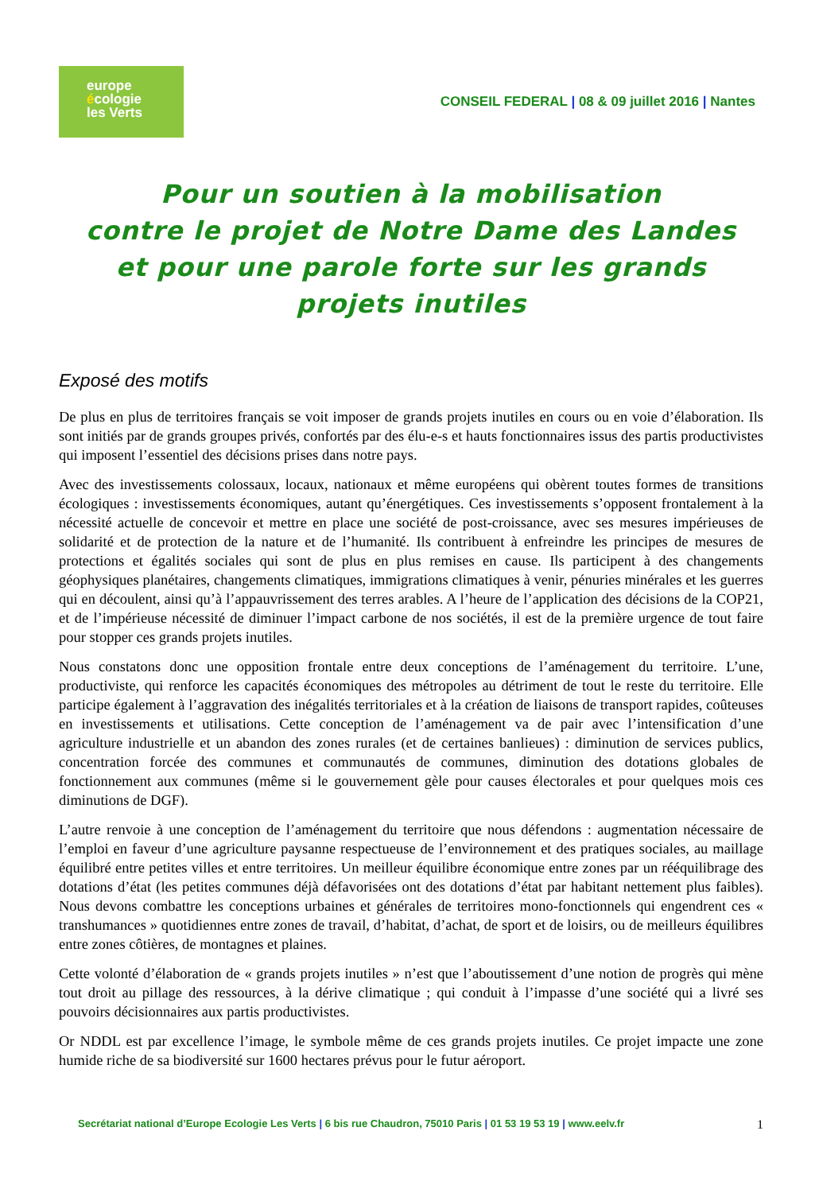europe
écologie
les Verts
CONSEIL FEDERAL | 08 & 09 juillet 2016 | Nantes
Pour un soutien à la mobilisation
contre le projet de Notre Dame des Landes
et pour une parole forte sur les grands projets inutiles
Exposé des motifs
De plus en plus de territoires français se voit imposer de grands projets inutiles en cours ou en voie d’élaboration. Ils sont initiés par de grands groupes privés, confortés par des élu-e-s et hauts fonctionnaires issus des partis productivistes qui imposent l’essentiel des décisions prises dans notre pays.
Avec des investissements colossaux, locaux, nationaux et même européens qui obèrent toutes formes de transitions écologiques : investissements économiques, autant qu’énergétiques. Ces investissements s’opposent frontalement à la nécessité actuelle de concevoir et mettre en place une société de post-croissance, avec ses mesures impérieuses de solidarité et de protection de la nature et de l’humanité. Ils contribuent à enfreindre les principes de mesures de protections et égalités sociales qui sont de plus en plus remises en cause. Ils participent à des changements géophysiques planétaires, changements climatiques, immigrations climatiques à venir, pénuries minérales et les guerres qui en découlent, ainsi qu’à l’appauvrissement des terres arables. A l’heure de l’application des décisions de la COP21, et de l’impérieuse nécessité de diminuer l’impact carbone de nos sociétés, il est de la première urgence de tout faire pour stopper ces grands projets inutiles.
Nous constatons donc une opposition frontale entre deux conceptions de l’aménagement du territoire. L’une, productiviste, qui renforce les capacités économiques des métropoles au détriment de tout le reste du territoire. Elle participe également à l’aggravation des inégalités territoriales et à la création de liaisons de transport rapides, coûteuses en investissements et utilisations. Cette conception de l’aménagement va de pair avec l’intensification d’une agriculture industrielle et un abandon des zones rurales (et de certaines banlieues) : diminution de services publics, concentration forcée des communes et communautés de communes, diminution des dotations globales de fonctionnement aux communes (même si le gouvernement gèle pour causes électorales et pour quelques mois ces diminutions de DGF).
L’autre renvoie à une conception de l’aménagement du territoire que nous défendons : augmentation nécessaire de l’emploi en faveur d’une agriculture paysanne respectueuse de l’environnement et des pratiques sociales, au maillage équilibré entre petites villes et entre territoires. Un meilleur équilibre économique entre zones par un rééquilibrage des dotations d’état (les petites communes déjà défavorisées ont des dotations d’état par habitant nettement plus faibles). Nous devons combattre les conceptions urbaines et générales de territoires mono-fonctionnels qui engendrent ces « transhumances » quotidiennes entre zones de travail, d’habitat, d’achat, de sport et de loisirs, ou de meilleurs équilibres entre zones côtières, de montagnes et plaines.
Cette volonté d’élaboration de « grands projets inutiles » n’est que l’aboutissement d’une notion de progrès qui mène tout droit au pillage des ressources, à la dérive climatique ; qui conduit à l’impasse d’une société qui a livré ses pouvoirs décisionnaires aux partis productivistes.
Or NDDL est par excellence l’image, le symbole même de ces grands projets inutiles. Ce projet impacte une zone humide riche de sa biodiversité sur 1600 hectares prévus pour le futur aéroport.
Secrétariat national d’Europe Ecologie Les Verts | 6 bis rue Chaudron, 75010 Paris | 01 53 19 53 19 | www.eelv.fr 1